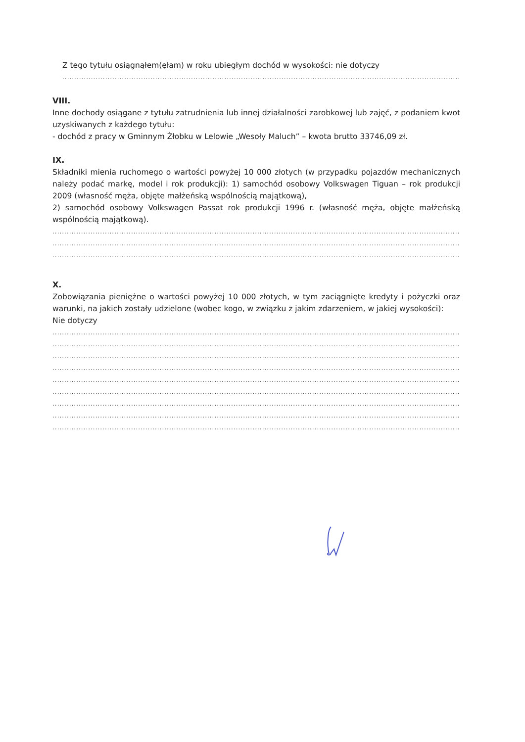Z tego tytułu osiągnąłem(ęłam) w roku ubiegłym dochód w wysokości: nie dotyczy
.........................................................................................................................................................................
VIII.
Inne dochody osiągane z tytułu zatrudnienia lub innej działalności zarobkowej lub zajęć, z podaniem kwot uzyskiwanych z każdego tytułu:
- dochód z pracy w Gminnym Żłobku w Lelowie „Wesoły Maluch” – kwota brutto 33746,09 zł.
IX.
Składniki mienia ruchomego o wartości powyżej 10 000 złotych (w przypadku pojazdów mechanicznych należy podać markę, model i rok produkcji): 1) samochód osobowy Volkswagen Tiguan – rok produkcji 2009 (własność męża, objęte małżeńską wspólnością majątkową),
2) samochód osobowy Volkswagen Passat rok produkcji 1996 r. (własność męża, objęte małżeńską wspólnością majątkową).
.............................................................................................................................................................................
.............................................................................................................................................................................
.............................................................................................................................................................................
X.
Zobowiązania pieniężne o wartości powyżej 10 000 złotych, w tym zaciągnięte kredyty i pożyczki oraz warunki, na jakich zostały udzielone (wobec kogo, w związku z jakim zdarzeniem, w jakiej wysokości):
Nie dotyczy
.............................................................................................................................................................................
.............................................................................................................................................................................
.............................................................................................................................................................................
.............................................................................................................................................................................
.............................................................................................................................................................................
.............................................................................................................................................................................
.............................................................................................................................................................................
.............................................................................................................................................................................
.............................................................................................................................................................................